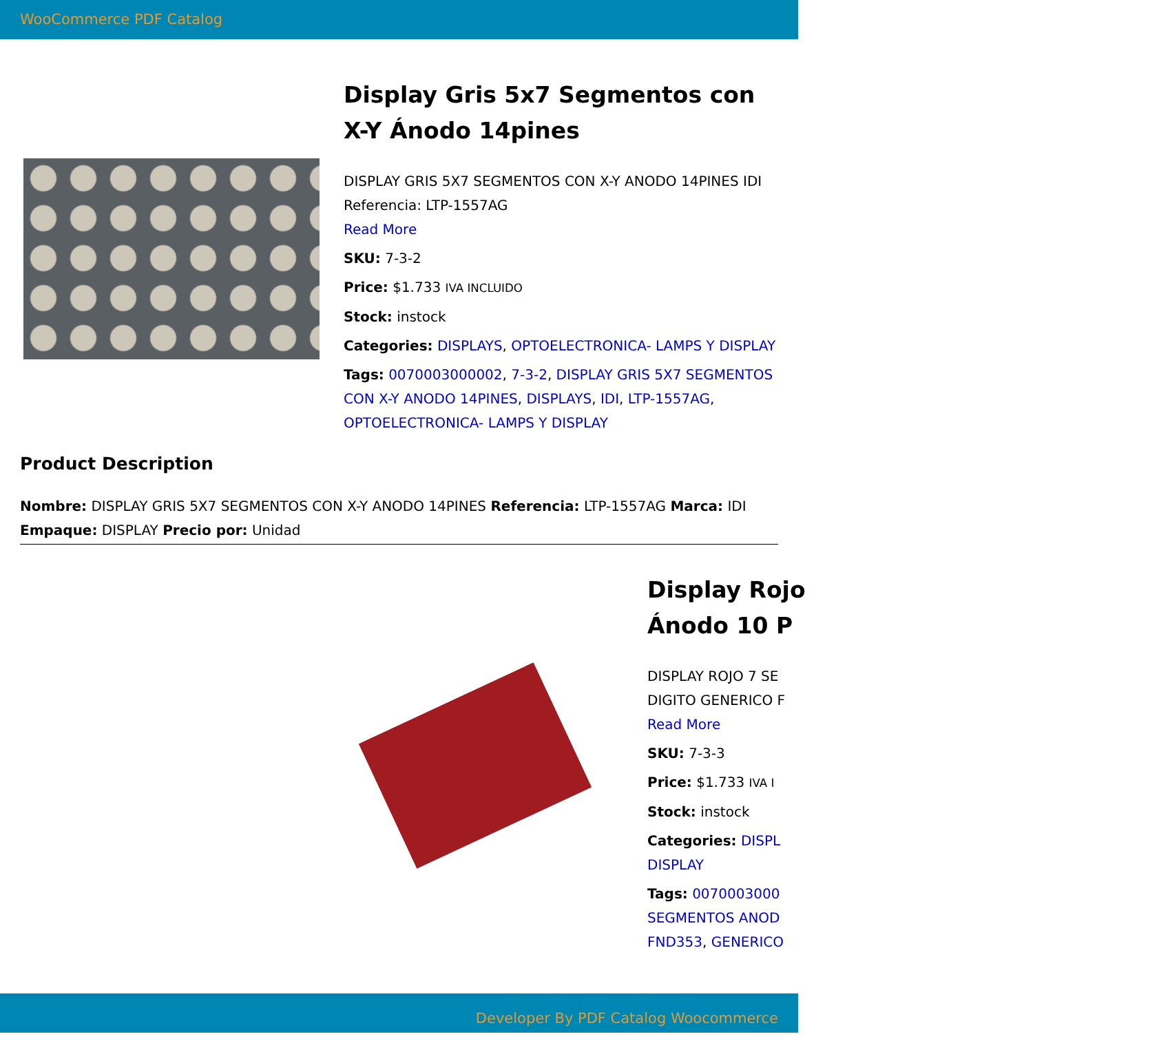WooCommerce PDF Catalog
Display Gris 5x7 Segmentos con X-Y Ánodo 14pines
DISPLAY GRIS 5X7 SEGMENTOS CON X-Y ANODO 14PINES IDI Referencia: LTP-1557AG
Read More
SKU: 7-3-2
Price: $1.733 IVA INCLUIDO
Stock: instock
Categories: DISPLAYS, OPTOELECTRONICA- LAMPS Y DISPLAY
Tags: 0070003000002, 7-3-2, DISPLAY GRIS 5X7 SEGMENTOS CON X-Y ANODO 14PINES, DISPLAYS, IDI, LTP-1557AG, OPTOELECTRONICA- LAMPS Y DISPLAY
Product Description
Nombre: DISPLAY GRIS 5X7 SEGMENTOS CON X-Y ANODO 14PINES Referencia: LTP-1557AG Marca: IDI Empaque: DISPLAY Precio por: Unidad
Display Rojo
Ánodo 10 P
DISPLAY ROJO 7 SE
DIGITO GENERICO F
Read More
SKU: 7-3-3
Price: $1.733 IVA I
Stock: instock
Categories: DISPL
DISPLAY
Tags: 0070003000
SEGMENTOS ANOD
FND353, GENERICO
Developer By PDF Catalog Woocommerce